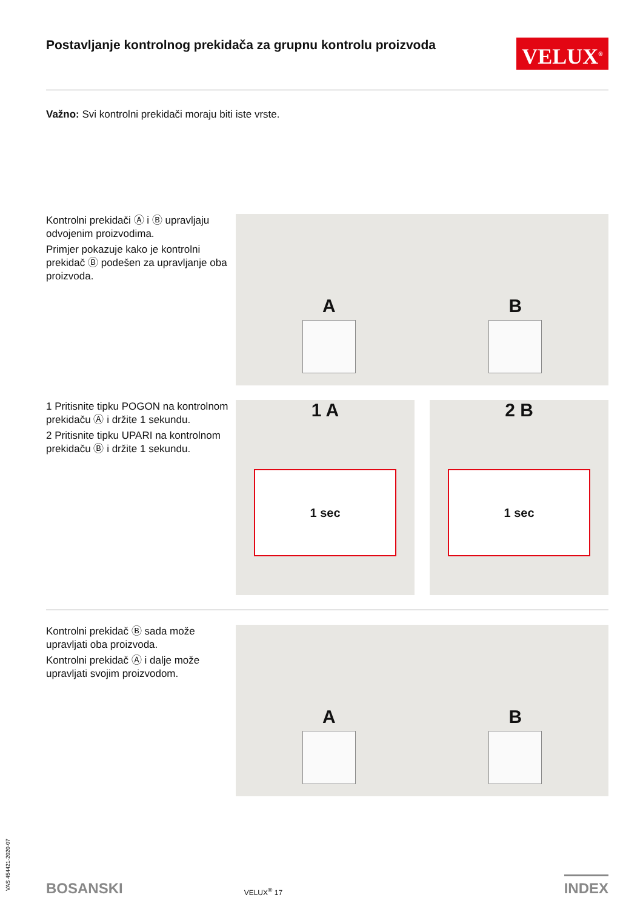Postavljanje kontrolnog prekidača za grupnu kontrolu proizvoda
VELUX<sup>®</sup>
Važno: Svi kontrolni prekidači moraju biti iste vrste.
Kontrolni prekidači Ⓐ i Ⓑ upravljaju odvojenim proizvodima.
Primjer pokazuje kako je kontrolni prekidač Ⓑ podešen za upravljanje oba proizvoda.
A
B
1 Pritisnite tipku POGON na kontrolnom prekidaču Ⓐ i držite 1 sekundu.
2 Pritisnite tipku UPARI na kontrolnom prekidaču Ⓑ i držite 1 sekundu.
1 A
1 sec
2 B
1 sec
Kontrolni prekidač Ⓑ sada može upravljati oba proizvoda.
Kontrolni prekidač Ⓐ i dalje može upravljati svojim proizvodom.
A
B
VAS 454421-2020-07
BOSANSKI VELUX<sup>®</sup> 17 INDEX